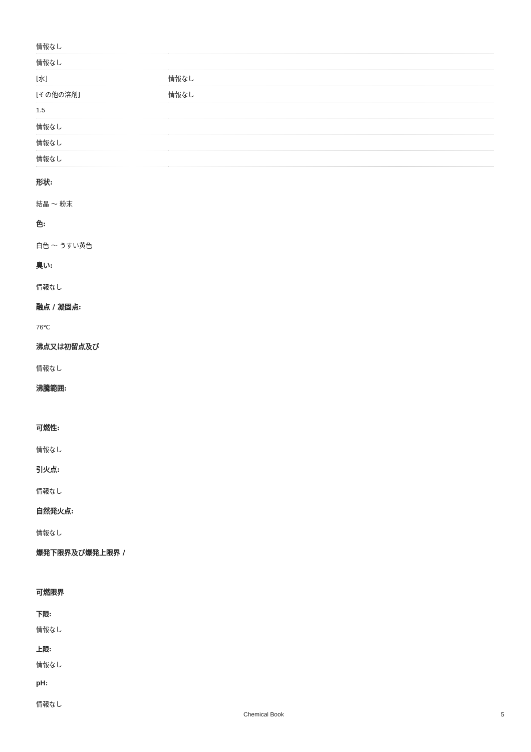| 情報なし | |
| 情報なし | |
| [水] | 情報なし |
| [その他の溶剤] | 情報なし |
| 1.5 | |
| 情報なし | |
| 情報なし | |
| 情報なし | |
形状:
結晶 ～ 粉末
色:
白色 ～ うすい黄色
臭い:
情報なし
融点 / 凝固点:
76℃
沸点又は初留点及び
情報なし
沸騰範囲:
可燃性:
情報なし
引火点:
情報なし
自然発火点:
情報なし
爆発下限界及び爆発上限界 /
可燃限界
下限:
情報なし
上限:
情報なし
pH:
情報なし
Chemical Book 5